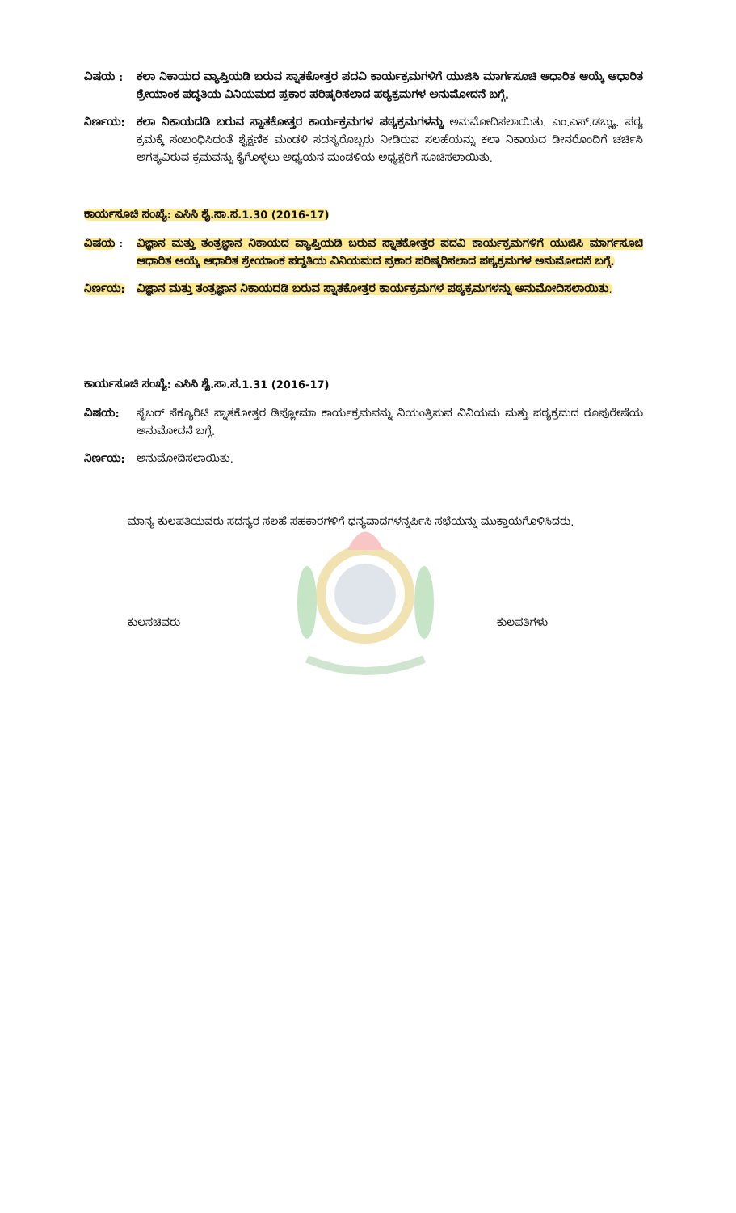ವಿಷಯ : ಕಲಾ ನಿಕಾಯದ ವ್ಯಾಪ್ತಿಯಡಿ ಬರುವ ಸ್ನಾತಕೋತ್ತರ ಪದವಿ ಕಾರ್ಯಕ್ರಮಗಳಿಗೆ ಯುಜಿಸಿ ಮಾರ್ಗಸೂಚಿ ಆಧಾರಿತ ಆಯ್ಕೆ ಆಧಾರಿತ ಶ್ರೇಯಾಂಕ ಪದ್ಧತಿಯ ವಿನಿಯಮದ ಪ್ರಕಾರ ಪರಿಷ್ಕರಿಸಲಾದ ಪಠ್ಯಕ್ರಮಗಳ ಅನುಮೋದನೆ ಬಗ್ಗೆ.
ನಿರ್ಣಯ: ಕಲಾ ನಿಕಾಯದಡಿ ಬರುವ ಸ್ನಾತಕೋತ್ತರ ಕಾರ್ಯಕ್ರಮಗಳ ಪಠ್ಯಕ್ರಮಗಳನ್ನು ಅನುಮೋದಿಸಲಾಯಿತು. ಎಂ.ಎಸ್.ಡಬ್ಲ್ಯು. ಪಠ್ಯ ಕ್ರಮಕ್ಕೆ ಸಂಬಂಧಿಸಿದಂತೆ ಶೈಕ್ಷಣಿಕ ಮಂಡಳಿ ಸದಸ್ಯರೊಬ್ಬರು ನೀಡಿರುವ ಸಲಹೆಯನ್ನು ಕಲಾ ನಿಕಾಯದ ಡೀನರೊಂದಿಗೆ ಚರ್ಚಿಸಿ ಅಗತ್ಯವಿರುವ ಕ್ರಮವನ್ನು ಕೈಗೊಳ್ಳಲು ಅಧ್ಯಯನ ಮಂಡಳಿಯ ಅಧ್ಯಕ್ಷರಿಗೆ ಸೂಚಿಸಲಾಯಿತು.
ಕಾರ್ಯಸೂಚಿ ಸಂಖ್ಯೆ: ಎಸಿಸಿ ಶೈ.ಸಾ.ಸ.1.30 (2016-17)
ವಿಷಯ : ವಿಜ್ಞಾನ ಮತ್ತು ತಂತ್ರಜ್ಞಾನ ನಿಕಾಯದ ವ್ಯಾಪ್ತಿಯಡಿ ಬರುವ ಸ್ನಾತಕೋತ್ತರ ಪದವಿ ಕಾರ್ಯಕ್ರಮಗಳಿಗೆ ಯುಜಿಸಿ ಮಾರ್ಗಸೂಚಿ ಆಧಾರಿತ ಆಯ್ಕೆ ಆಧಾರಿತ ಶ್ರೇಯಾಂಕ ಪದ್ಧತಿಯ ವಿನಿಯಮದ ಪ್ರಕಾರ ಪರಿಷ್ಕರಿಸಲಾದ ಪಠ್ಯಕ್ರಮಗಳ ಅನುಮೋದನೆ ಬಗ್ಗೆ.
ನಿರ್ಣಯ: ವಿಜ್ಞಾನ ಮತ್ತು ತಂತ್ರಜ್ಞಾನ ನಿಕಾಯದಡಿ ಬರುವ ಸ್ನಾತಕೋತ್ತರ ಕಾರ್ಯಕ್ರಮಗಳ ಪಠ್ಯಕ್ರಮಗಳನ್ನು ಅನುಮೋದಿಸಲಾಯಿತು.
ಕಾರ್ಯಸೂಚಿ ಸಂಖ್ಯೆ: ಎಸಿಸಿ ಶೈ.ಸಾ.ಸ.1.31 (2016-17)
ವಿಷಯ: ಸೈಬರ್ ಸೆಕ್ಯೂರಿಟಿ ಸ್ನಾತಕೋತ್ತರ ಡಿಪ್ಲೋಮಾ ಕಾರ್ಯಕ್ರಮವನ್ನು ನಿಯಂತ್ರಿಸುವ ವಿನಿಯಮ ಮತ್ತು ಪಠ್ಯಕ್ರಮದ ರೂಪುರೇಷೆಯ ಅನುಮೋದನೆ ಬಗ್ಗೆ.
ನಿರ್ಣಯ: ಅನುಮೋದಿಸಲಾಯಿತು.
ಮಾನ್ಯ ಕುಲಪತಿಯವರು ಸದಸ್ಯರ ಸಲಹೆ ಸಹಕಾರಗಳಿಗೆ ಧನ್ಯವಾದಗಳನ್ನರ್ಪಿಸಿ ಸಭೆಯನ್ನು ಮುಕ್ತಾಯಗೊಳಿಸಿದರು.
ಕುಲಸಚಿವರು ಕುಲಪತಿಗಳು